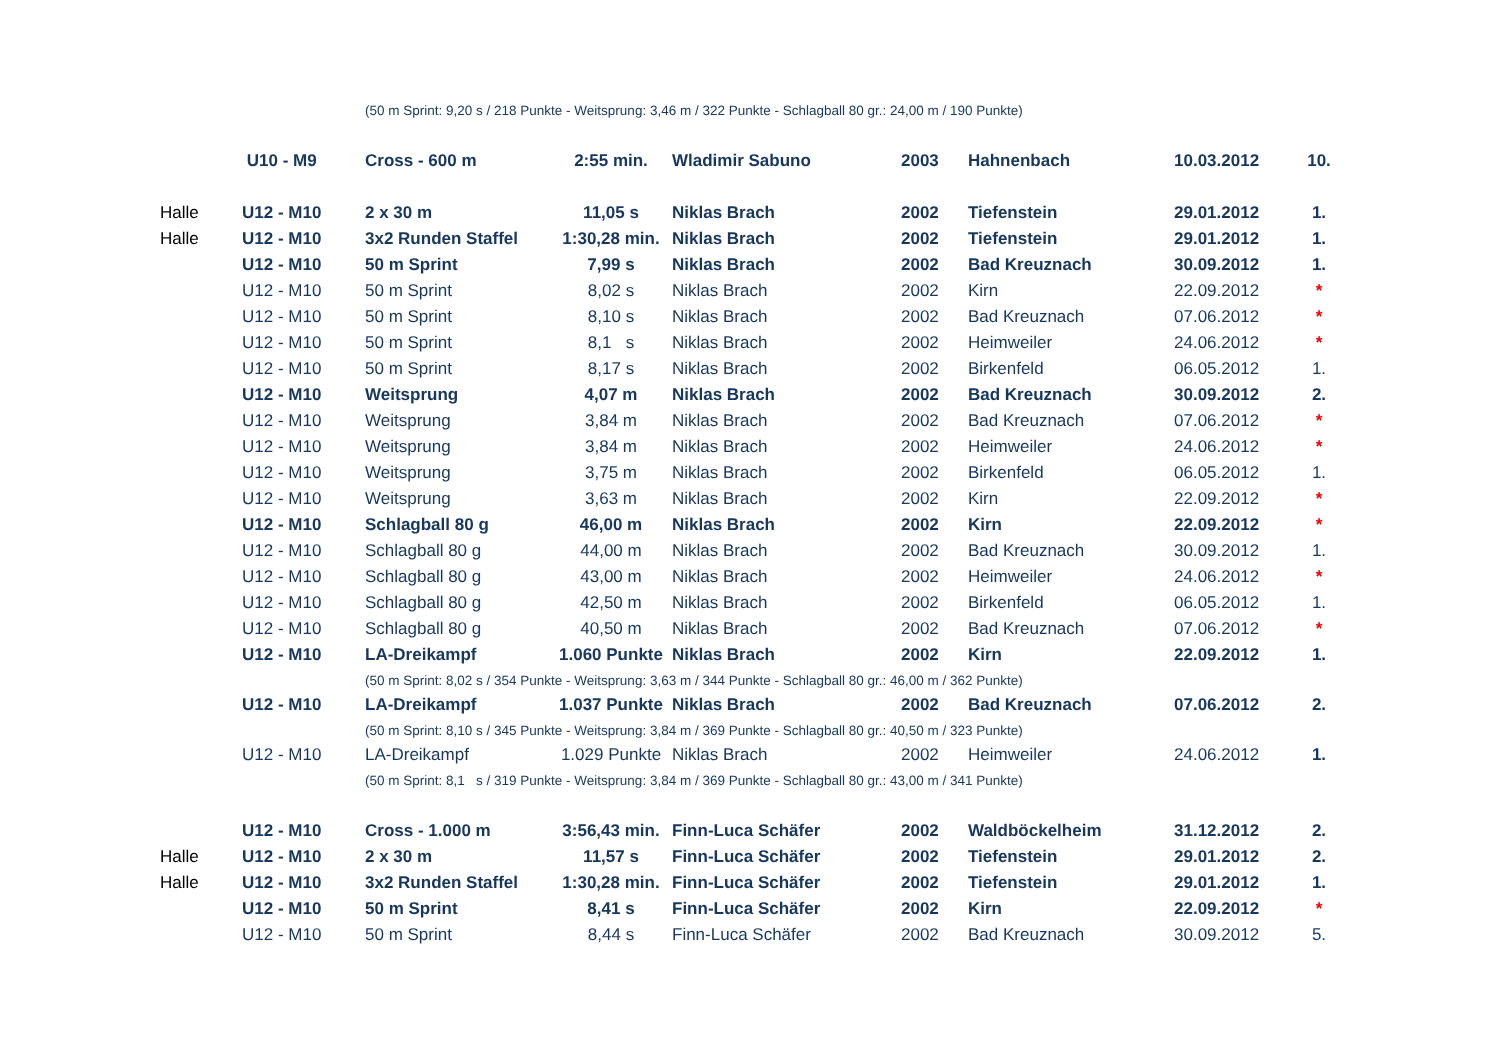| | | (50 m Sprint: 9,20 s / 218 Punkte - Weitsprung: 3,46 m / 322 Punkte - Schlagball 80 gr.: 24,00 m / 190 Punkte) | | | | | | |
| | U10 - M9 | Cross - 600 m | 2:55 min. | Wladimir Sabuno | 2003 | Hahnenbach | 10.03.2012 | 10. |
| Halle | U12 - M10 | 2 x 30 m | 11,05 s | Niklas Brach | 2002 | Tiefenstein | 29.01.2012 | 1. |
| Halle | U12 - M10 | 3x2 Runden Staffel | 1:30,28 min. | Niklas Brach | 2002 | Tiefenstein | 29.01.2012 | 1. |
| | U12 - M10 | 50 m Sprint | 7,99 s | Niklas Brach | 2002 | Bad Kreuznach | 30.09.2012 | 1. |
| | U12 - M10 | 50 m Sprint | 8,02 s | Niklas Brach | 2002 | Kirn | 22.09.2012 | * |
| | U12 - M10 | 50 m Sprint | 8,10 s | Niklas Brach | 2002 | Bad Kreuznach | 07.06.2012 | * |
| | U12 - M10 | 50 m Sprint | 8,1 s | Niklas Brach | 2002 | Heimweiler | 24.06.2012 | * |
| | U12 - M10 | 50 m Sprint | 8,17 s | Niklas Brach | 2002 | Birkenfeld | 06.05.2012 | 1. |
| | U12 - M10 | Weitsprung | 4,07 m | Niklas Brach | 2002 | Bad Kreuznach | 30.09.2012 | 2. |
| | U12 - M10 | Weitsprung | 3,84 m | Niklas Brach | 2002 | Bad Kreuznach | 07.06.2012 | * |
| | U12 - M10 | Weitsprung | 3,84 m | Niklas Brach | 2002 | Heimweiler | 24.06.2012 | * |
| | U12 - M10 | Weitsprung | 3,75 m | Niklas Brach | 2002 | Birkenfeld | 06.05.2012 | 1. |
| | U12 - M10 | Weitsprung | 3,63 m | Niklas Brach | 2002 | Kirn | 22.09.2012 | * |
| | U12 - M10 | Schlagball 80 g | 46,00 m | Niklas Brach | 2002 | Kirn | 22.09.2012 | * |
| | U12 - M10 | Schlagball 80 g | 44,00 m | Niklas Brach | 2002 | Bad Kreuznach | 30.09.2012 | 1. |
| | U12 - M10 | Schlagball 80 g | 43,00 m | Niklas Brach | 2002 | Heimweiler | 24.06.2012 | * |
| | U12 - M10 | Schlagball 80 g | 42,50 m | Niklas Brach | 2002 | Birkenfeld | 06.05.2012 | 1. |
| | U12 - M10 | Schlagball 80 g | 40,50 m | Niklas Brach | 2002 | Bad Kreuznach | 07.06.2012 | * |
| | U12 - M10 | LA-Dreikampf | 1.060 Punkte | Niklas Brach | 2002 | Kirn | 22.09.2012 | 1. |
| | | (50 m Sprint: 8,02 s / 354 Punkte - Weitsprung: 3,63 m / 344 Punkte - Schlagball 80 gr.: 46,00 m / 362 Punkte) | | | | | | |
| | U12 - M10 | LA-Dreikampf | 1.037 Punkte | Niklas Brach | 2002 | Bad Kreuznach | 07.06.2012 | 2. |
| | | (50 m Sprint: 8,10 s / 345 Punkte - Weitsprung: 3,84 m / 369 Punkte - Schlagball 80 gr.: 40,50 m / 323 Punkte) | | | | | | |
| | U12 - M10 | LA-Dreikampf | 1.029 Punkte | Niklas Brach | 2002 | Heimweiler | 24.06.2012 | 1. |
| | | (50 m Sprint: 8,1 s / 319 Punkte - Weitsprung: 3,84 m / 369 Punkte - Schlagball 80 gr.: 43,00 m / 341 Punkte) | | | | | | |
| | U12 - M10 | Cross - 1.000 m | 3:56,43 min. | Finn-Luca Schäfer | 2002 | Waldböckelheim | 31.12.2012 | 2. |
| Halle | U12 - M10 | 2 x 30 m | 11,57 s | Finn-Luca Schäfer | 2002 | Tiefenstein | 29.01.2012 | 2. |
| Halle | U12 - M10 | 3x2 Runden Staffel | 1:30,28 min. | Finn-Luca Schäfer | 2002 | Tiefenstein | 29.01.2012 | 1. |
| | U12 - M10 | 50 m Sprint | 8,41 s | Finn-Luca Schäfer | 2002 | Kirn | 22.09.2012 | * |
| | U12 - M10 | 50 m Sprint | 8,44 s | Finn-Luca Schäfer | 2002 | Bad Kreuznach | 30.09.2012 | 5. |